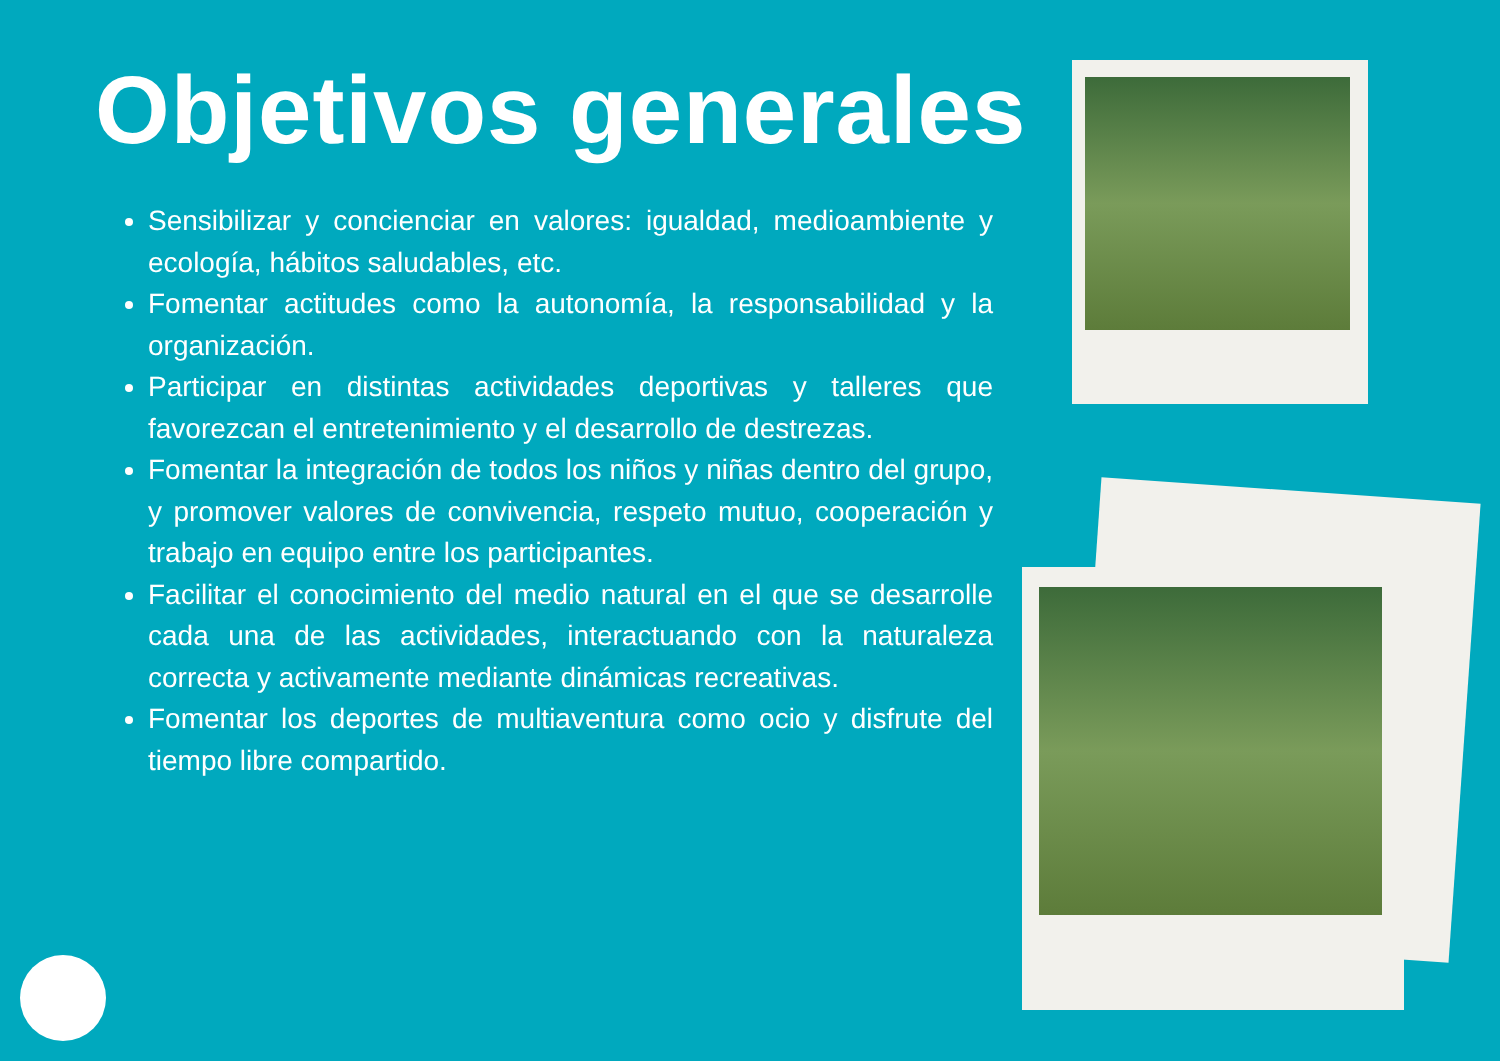Objetivos generales
Sensibilizar y concienciar en valores: igualdad, medioambiente y ecología, hábitos saludables, etc.
Fomentar actitudes como la autonomía, la responsabilidad y la organización.
Participar en distintas actividades deportivas y talleres que favorezcan el entretenimiento y el desarrollo de destrezas.
Fomentar la integración de todos los niños y niñas dentro del grupo, y promover valores de convivencia, respeto mutuo, cooperación y trabajo en equipo entre los participantes.
Facilitar el conocimiento del medio natural en el que se desarrolle cada una de las actividades, interactuando con la naturaleza correcta y activamente mediante dinámicas recreativas.
Fomentar los deportes de multiaventura como ocio y disfrute del tiempo libre compartido.